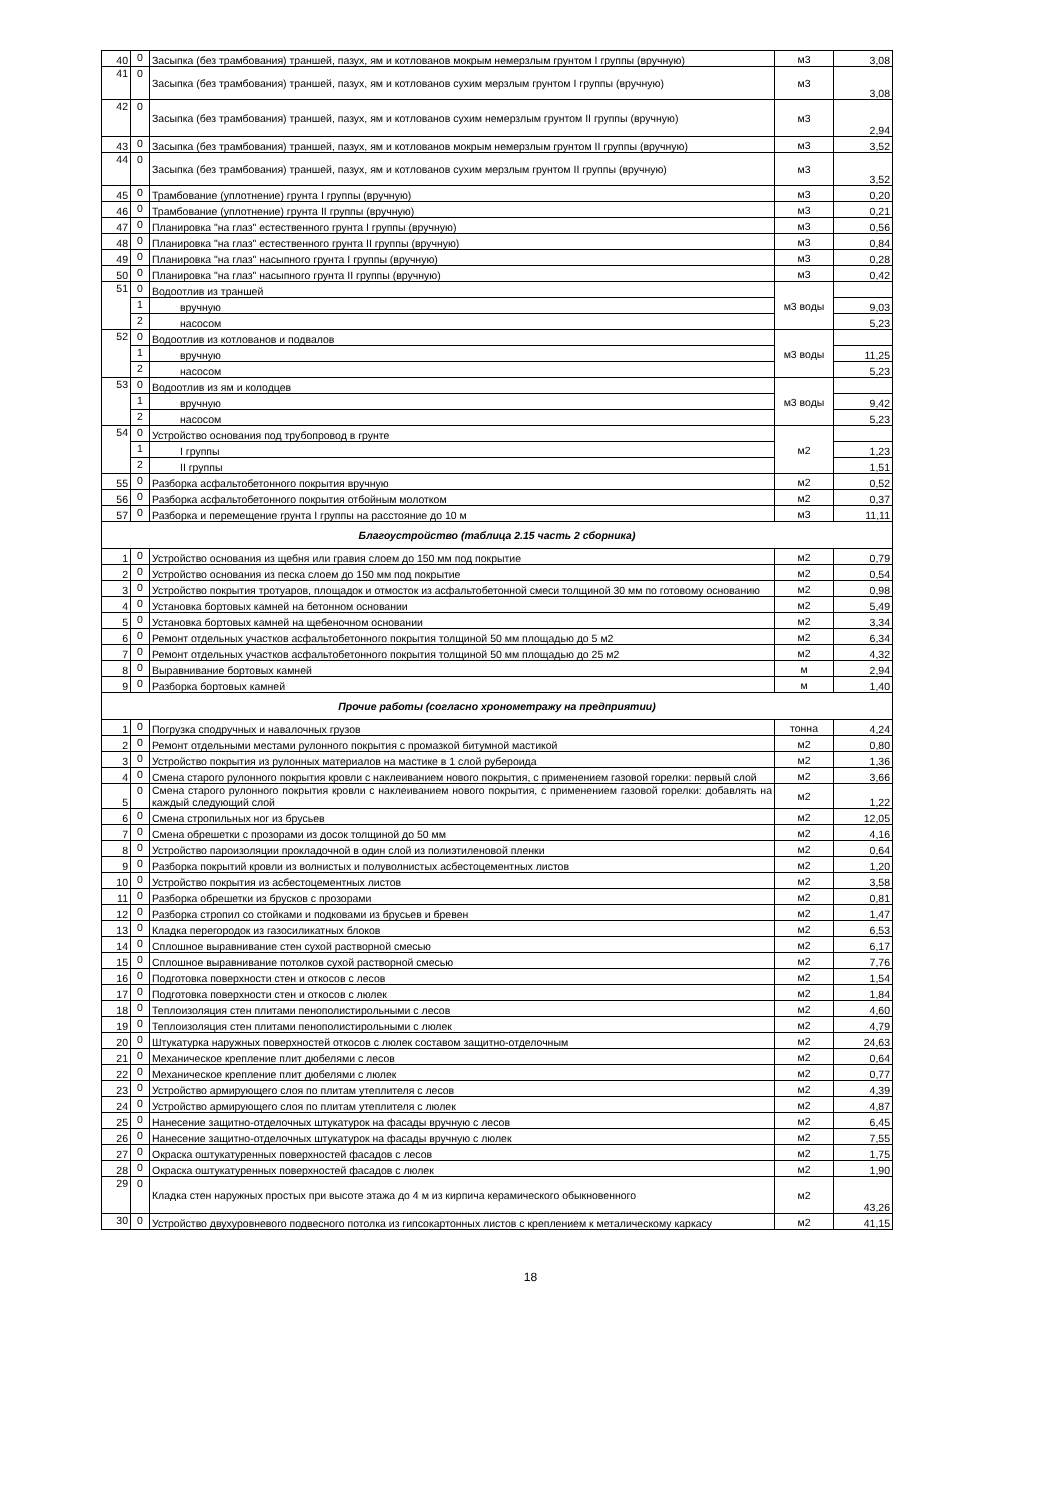| 40 | 0 | Засыпка (без трамбования) траншей, пазух, ям и котлованов мокрым немерзлым грунтом I группы (вручную) | м3 | 3,08 |
| 41 | 0 | Засыпка (без трамбования) траншей, пазух, ям и котлованов сухим мерзлым грунтом I группы (вручную) | м3 | 3,08 |
| 42 | 0 | Засыпка (без трамбования) траншей, пазух, ям и котлованов сухим немерзлым грунтом II группы (вручную) | м3 | 2,94 |
| 43 | 0 | Засыпка (без трамбования) траншей, пазух, ям и котлованов мокрым немерзлым грунтом II группы (вручную) | м3 | 3,52 |
| 44 | 0 | Засыпка (без трамбования) траншей, пазух, ям и котлованов сухим мерзлым грунтом II группы (вручную) | м3 | 3,52 |
| 45 | 0 | Трамбование (уплотнение) грунта I группы (вручную) | м3 | 0,20 |
| 46 | 0 | Трамбование (уплотнение) грунта II группы (вручную) | м3 | 0,21 |
| 47 | 0 | Планировка "на глаз" естественного грунта I группы (вручную) | м3 | 0,56 |
| 48 | 0 | Планировка "на глаз" естественного грунта II группы (вручную) | м3 | 0,84 |
| 49 | 0 | Планировка "на глаз" насыпного грунта I группы (вручную) | м3 | 0,28 |
| 50 | 0 | Планировка "на глаз" насыпного грунта II группы (вручную) | м3 | 0,42 |
| 51 | 0 | Водоотлив из траншей | м3 воды | |
| | 1 | вручную | | 9,03 |
| | 2 | насосом | | 5,23 |
| 52 | 0 | Водоотлив из котлованов и подвалов | м3 воды | |
| | 1 | вручную | | 11,25 |
| | 2 | насосом | | 5,23 |
| 53 | 0 | Водоотлив из ям и колодцев | м3 воды | |
| | 1 | вручную | | 9,42 |
| | 2 | насосом | | 5,23 |
| 54 | 0 | Устройство основания под трубопровод в грунте | м2 | |
| | 1 | I группы | | 1,23 |
| | 2 | II группы | | 1,51 |
| 55 | 0 | Разборка асфальтобетонного покрытия вручную | м2 | 0,52 |
| 56 | 0 | Разборка асфальтобетонного покрытия отбойным молотком | м2 | 0,37 |
| 57 | 0 | Разборка и перемещение грунта I группы на расстояние до 10 м | м3 | 11,11 |
| Благоустройство (таблица 2.15 часть 2 сборника) | | | | |
| 1 | 0 | Устройство основания из щебня или гравия слоем до 150 мм под покрытие | м2 | 0,79 |
| 2 | 0 | Устройство основания из песка слоем до 150 мм под покрытие | м2 | 0,54 |
| 3 | 0 | Устройство покрытия тротуаров, площадок и отмосток из асфальтобетонной смеси толщиной 30 мм по готовому основанию | м2 | 0,98 |
| 4 | 0 | Установка бортовых камней на бетонном основании | м2 | 5,49 |
| 5 | 0 | Установка бортовых камней на щебеночном основании | м2 | 3,34 |
| 6 | 0 | Ремонт отдельных участков асфальтобетонного покрытия толщиной 50 мм площадью до 5 м2 | м2 | 6,34 |
| 7 | 0 | Ремонт отдельных участков асфальтобетонного покрытия толщиной 50 мм площадью до 25 м2 | м2 | 4,32 |
| 8 | 0 | Выравнивание бортовых камней | м | 2,94 |
| 9 | 0 | Разборка бортовых камней | м | 1,40 |
| Прочие работы (согласно хронометражу на предприятии) | | | | |
| 1 | 0 | Погрузка сподручных и навалочных грузов | тонна | 4,24 |
| 2 | 0 | Ремонт отдельными местами рулонного покрытия с промазкой битумной мастикой | м2 | 0,80 |
| 3 | 0 | Устройство покрытия из рулонных материалов на мастике в 1 слой рубероида | м2 | 1,36 |
| 4 | 0 | Смена старого рулонного покрытия кровли с наклеиванием нового покрытия, с применением газовой горелки: первый слой | м2 | 3,66 |
| 5 | 0 | Смена старого рулонного покрытия кровли с наклеиванием нового покрытия, с применением газовой горелки: добавлять на каждый следующий слой | м2 | 1,22 |
| 6 | 0 | Смена стропильных ног из брусьев | м2 | 12,05 |
| 7 | 0 | Смена обрешетки с прозорами из досок толщиной до 50 мм | м2 | 4,16 |
| 8 | 0 | Устройство пароизоляции прокладочной в один слой из полиэтиленовой пленки | м2 | 0,64 |
| 9 | 0 | Разборка покрытий кровли из волнистых и полуволнистых асбестоцементных листов | м2 | 1,20 |
| 10 | 0 | Устройство покрытия из асбестоцементных листов | м2 | 3,58 |
| 11 | 0 | Разборка обрешетки из брусков с прозорами | м2 | 0,81 |
| 12 | 0 | Разборка стропил со стойками и подковами из брусьев и бревен | м2 | 1,47 |
| 13 | 0 | Кладка перегородок из газосиликатных блоков | м2 | 6,53 |
| 14 | 0 | Сплошное выравнивание стен сухой растворной смесью | м2 | 6,17 |
| 15 | 0 | Сплошное выравнивание потолков сухой растворной смесью | м2 | 7,76 |
| 16 | 0 | Подготовка поверхности стен и откосов с лесов | м2 | 1,54 |
| 17 | 0 | Подготовка поверхности стен и откосов с люлек | м2 | 1,84 |
| 18 | 0 | Теплоизоляция стен плитами пенополистирольными с лесов | м2 | 4,60 |
| 19 | 0 | Теплоизоляция стен плитами пенополистирольными с люлек | м2 | 4,79 |
| 20 | 0 | Штукатурка наружных поверхностей откосов с люлек составом защитно-отделочным | м2 | 24,63 |
| 21 | 0 | Механическое крепление плит дюбелями с лесов | м2 | 0,64 |
| 22 | 0 | Механическое крепление плит дюбелями с люлек | м2 | 0,77 |
| 23 | 0 | Устройство армирующего слоя по плитам утеплителя с лесов | м2 | 4,39 |
| 24 | 0 | Устройство армирующего слоя по плитам утеплителя с люлек | м2 | 4,87 |
| 25 | 0 | Нанесение защитно-отделочных штукатурок на фасады вручную с лесов | м2 | 6,45 |
| 26 | 0 | Нанесение защитно-отделочных штукатурок на фасады вручную с люлек | м2 | 7,55 |
| 27 | 0 | Окраска оштукатуренных поверхностей фасадов с лесов | м2 | 1,75 |
| 28 | 0 | Окраска оштукатуренных поверхностей фасадов с люлек | м2 | 1,90 |
| 29 | 0 | Кладка стен наружных простых при высоте этажа до 4 м из кирпича керамического обыкновенного | м2 | 43,26 |
| 30 | 0 | Устройство двухуровневого подвесного потолка из гипсокартонных листов с креплением к металическому каркасу | м2 | 41,15 |
18